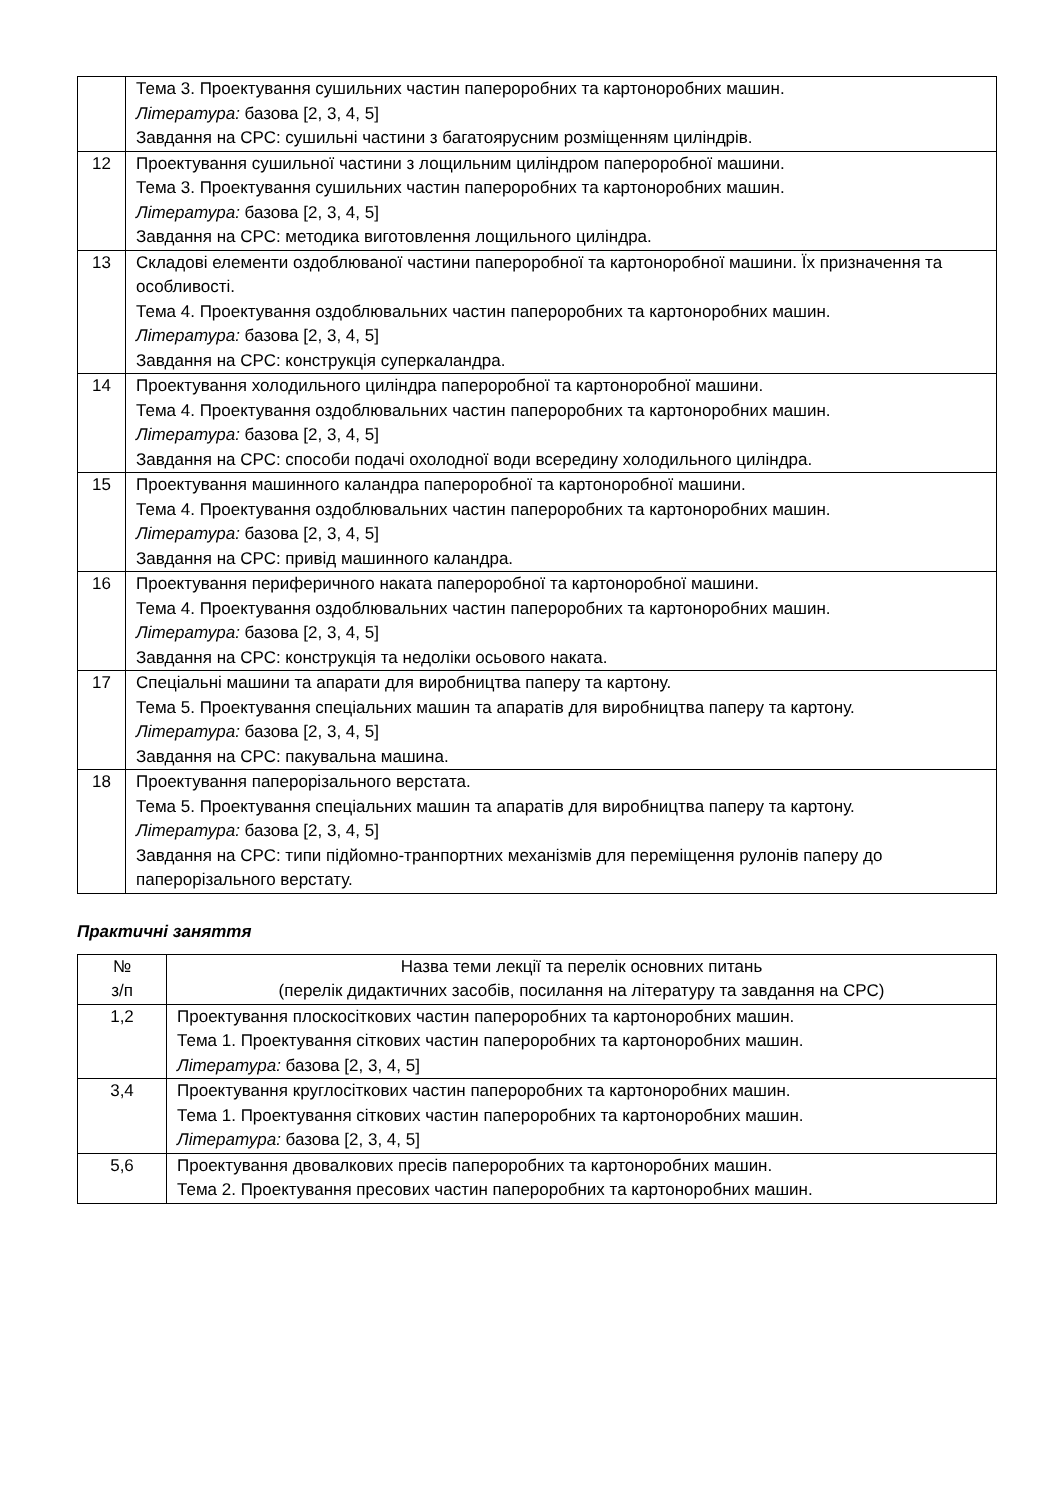| | Тема 3. Проектування сушильних частин папероробних та картоноробних машин. Література: базова [2, 3, 4, 5] Завдання на СРС: сушильні частини з багатоярусним розміщенням циліндрів. |
| 12 | Проектування сушильної частини з лощильним циліндром папероробної машини. Тема 3. Проектування сушильних частин папероробних та картоноробних машин. Література: базова [2, 3, 4, 5] Завдання на СРС: методика виготовлення лощильного циліндра. |
| 13 | Складові елементи оздоблюваної частини папероробної та картоноробної машини. Їх призначення та особливості. Тема 4. Проектування оздоблювальних частин папероробних та картоноробних машин. Література: базова [2, 3, 4, 5] Завдання на СРС: конструкція суперкаландра. |
| 14 | Проектування холодильного циліндра папероробної та картоноробної машини. Тема 4. Проектування оздоблювальних частин папероробних та картоноробних машин. Література: базова [2, 3, 4, 5] Завдання на СРС: способи подачі охолодної води всередину холодильного циліндра. |
| 15 | Проектування машинного каландра папероробної та картоноробної машини. Тема 4. Проектування оздоблювальних частин папероробних та картоноробних машин. Література: базова [2, 3, 4, 5] Завдання на СРС: привід машинного каландра. |
| 16 | Проектування периферичного наката папероробної та картоноробної машини. Тема 4. Проектування оздоблювальних частин папероробних та картоноробних машин. Література: базова [2, 3, 4, 5] Завдання на СРС: конструкція та недоліки осьового наката. |
| 17 | Спеціальні машини та апарати для виробництва паперу та картону. Тема 5. Проектування спеціальних машин та апаратів для виробництва паперу та картону. Література: базова [2, 3, 4, 5] Завдання на СРС: пакувальна машина. |
| 18 | Проектування паперорізального верстата. Тема 5. Проектування спеціальних машин та апаратів для виробництва паперу та картону. Література: базова [2, 3, 4, 5] Завдання на СРС: типи підйомно-транпортних механізмів для переміщення рулонів паперу до паперорізального верстату. |
Практичні заняття
| № з/п | Назва теми лекції та перелік основних питань (перелік дидактичних засобів, посилання на літературу та завдання на СРС) |
| --- | --- |
| 1,2 | Проектування плоскосіткових частин папероробних та картоноробних машин. Тема 1. Проектування сіткових частин папероробних та картоноробних машин. Література: базова [2, 3, 4, 5] |
| 3,4 | Проектування круглосіткових частин папероробних та картоноробних машин. Тема 1. Проектування сіткових частин папероробних та картоноробних машин. Література: базова [2, 3, 4, 5] |
| 5,6 | Проектування двовалкових пресів папероробних та картоноробних машин. Тема 2. Проектування пресових частин папероробних та картоноробних машин. |